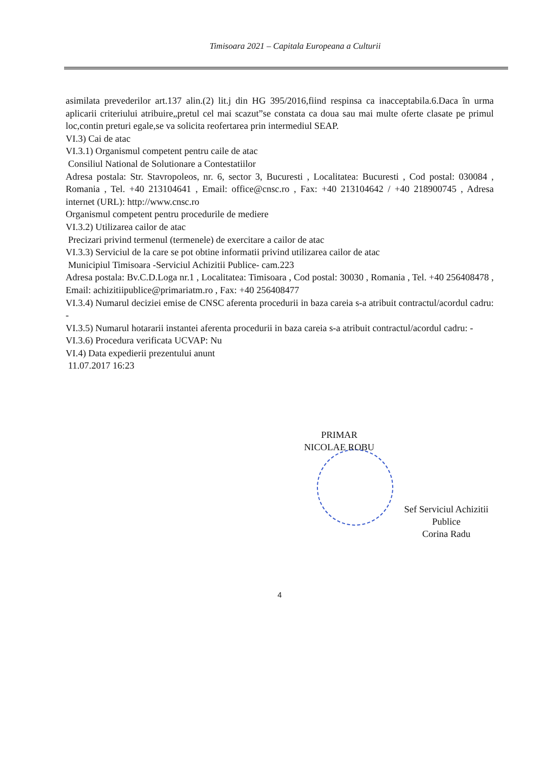Timisoara 2021 – Capitala Europeana a Culturii
asimilata prevederilor art.137 alin.(2) lit.j din HG 395/2016,fiind respinsa ca inacceptabila.6.Daca în urma aplicarii criteriului atribuire„pretul cel mai scazut”se constata ca doua sau mai multe oferte clasate pe primul loc,contin preturi egale,se va solicita reofertarea prin intermediul SEAP.
VI.3) Cai de atac
VI.3.1) Organismul competent pentru caile de atac
Consiliul National de Solutionare a Contestatiilor
Adresa postala: Str. Stavropoleos, nr. 6, sector 3, Bucuresti , Localitatea: Bucuresti , Cod postal: 030084 , Romania , Tel. +40 213104641 , Email: office@cnsc.ro , Fax: +40 213104642 / +40 218900745 , Adresa internet (URL): http://www.cnsc.ro
Organismul competent pentru procedurile de mediere
VI.3.2) Utilizarea cailor de atac
Precizari privind termenul (termenele) de exercitare a cailor de atac
VI.3.3) Serviciul de la care se pot obtine informatii privind utilizarea cailor de atac
Municipiul Timisoara -Serviciul Achizitii Publice- cam.223
Adresa postala: Bv.C.D.Loga nr.1 , Localitatea: Timisoara , Cod postal: 30030 , Romania , Tel. +40 256408478 , Email: achizitiipublice@primariatm.ro , Fax: +40 256408477
VI.3.4) Numarul deciziei emise de CNSC aferenta procedurii in baza careia s-a atribuit contractul/acordul cadru: -
VI.3.5) Numarul hotararii instantei aferenta procedurii in baza careia s-a atribuit contractul/acordul cadru: -
VI.3.6) Procedura verificata UCVAP: Nu
VI.4) Data expedierii prezentului anunt
11.07.2017 16:23
PRIMAR
NICOLAE ROBU
Sef Serviciul Achizitii Publice
Corina Radu
4